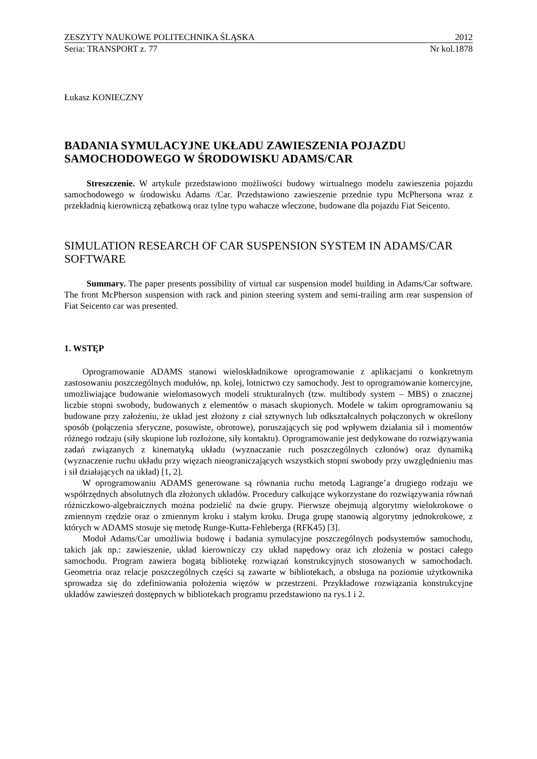ZESZYTY NAUKOWE POLITECHNIKA ŚLĄSKA 2012
Seria: TRANSPORT z. 77 Nr kol.1878
Łukasz KONIECZNY
BADANIA SYMULACYJNE UKŁADU ZAWIESZENIA POJAZDU SAMOCHODOWEGO W ŚRODOWISKU ADAMS/CAR
Streszczenie. W artykule przedstawiono możliwości budowy wirtualnego modelu zawieszenia pojazdu samochodowego w środowisku Adams /Car. Przedstawiono zawieszenie przednie typu McPhersona wraz z przekładnią kierowniczą zębatkową oraz tylne typu wahacze wleczone, budowane dla pojazdu Fiat Seicento.
SIMULATION RESEARCH OF CAR SUSPENSION SYSTEM IN ADAMS/CAR SOFTWARE
Summary. The paper presents possibility of virtual car suspension model building in Adams/Car software. The front McPherson suspension with rack and pinion steering system and semi-trailing arm rear suspension of Fiat Seicento car was presented.
1. WSTĘP
Oprogramowanie ADAMS stanowi wieloskładnikowe oprogramowanie z aplikacjami o konkretnym zastosowaniu poszczególnych modułów, np. kolej, lotnictwo czy samochody. Jest to oprogramowanie komercyjne, umożliwiające budowanie wielomasowych modeli strukturalnych (tzw. multibody system – MBS) o znacznej liczbie stopni swobody, budowanych z elementów o masach skupionych. Modele w takim oprogramowaniu są budowane przy założeniu, że układ jest złożony z ciał sztywnych lub odkształcalnych połączonych w określony sposób (połączenia sferyczne, posuwiste, obrotowe), poruszających się pod wpływem działania sił i momentów różnego rodzaju (siły skupione lub rozłożone, siły kontaktu). Oprogramowanie jest dedykowane do rozwiązywania zadań związanych z kinematyką układu (wyznaczanie ruch poszczególnych członów) oraz dynamiką (wyznaczenie ruchu układu przy więzach nieograniczających wszystkich stopni swobody przy uwzględnieniu mas i sił działających na układ) [1, 2].
W oprogramowaniu ADAMS generowane są równania ruchu metodą Lagrange’a drugiego rodzaju we współrzędnych absolutnych dla złożonych układów. Procedury całkujące wykorzystane do rozwiązywania równań różniczkowo-algebraicznych można podzielić na dwie grupy. Pierwsze obejmują algorytmy wielokrokowe o zmiennym rzędzie oraz o zmiennym kroku i stałym kroku. Druga grupę stanowią algorytmy jednokrokowe, z których w ADAMS stosuje się metodę Runge-Kutta-Fehleberga (RFK45) [3].
Moduł Adams/Car umożliwia budowę i badania symulacyjne poszczególnych podsystemów samochodu, takich jak np.: zawieszenie, układ kierowniczy czy układ napędowy oraz ich złożenia w postaci całego samochodu. Program zawiera bogatą bibliotekę rozwiązań konstrukcyjnych stosowanych w samochodach. Geometria oraz relacje poszczególnych części są zawarte w bibliotekach, a obsługa na poziomie użytkownika sprowadza się do zdefiniowania położenia więzów w przestrzeni. Przykładowe rozwiązania konstrukcyjne układów zawieszeń dostępnych w bibliotekach programu przedstawiono na rys.1 i 2.